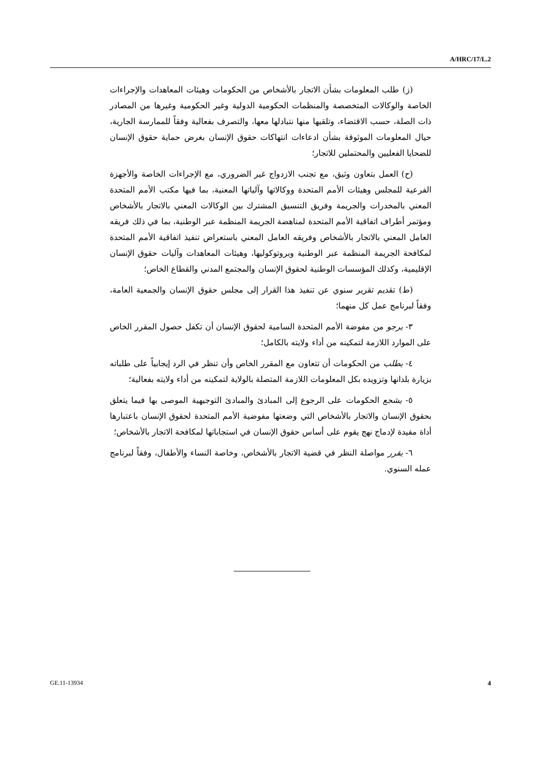A/HRC/17/L.2
(ز) طلب المعلومات بشأن الاتجار بالأشخاص من الحكومات وهيئات المعاهدات والإجراءات الخاصة والوكالات المتخصصة والمنظمات الحكومية الدولية وغير الحكومية وغيرها من المصادر ذات الصلة، حسب الاقتضاء، وتلقيها منها نتبادلها معها، والتصرف بفعالية وفقاً للممارسة الجارية، حيال المعلومات الموثوقة بشأن ادعاءات انتهاكات حقوق الإنسان بغرض حماية حقوق الإنسان للضحايا الفعليين والمحتملين للاتجار؛
(ح) العمل بتعاون وثيق، مع تجنب الازدواج غير الضروري، مع الإجراءات الخاصة والأجهزة الفرعية للمجلس وهيئات الأمم المتحدة ووكالاتها وآلياتها المعنية، بما فيها مكتب الأمم المتحدة المعني بالمخدرات والجريمة وفريق التنسيق المشترك بين الوكالات المعني بالاتجار بالأشخاص ومؤتمر أطراف اتفاقية الأمم المتحدة لمناهضة الجريمة المنظمة عبر الوطنية، بما في ذلك فريقه العامل المعني بالاتجار بالأشخاص وفريقه العامل المعني باستعراض تنفيذ اتفاقية الأمم المتحدة لمكافحة الجريمة المنظمة عبر الوطنية وبروتوكوليها، وهيئات المعاهدات وآليات حقوق الإنسان الإقليمية، وكذلك المؤسسات الوطنية لحقوق الإنسان والمجتمع المدني والقطاع الخاص؛
(ط) تقديم تقرير سنوي عن تنفيذ هذا القرار إلى مجلس حقوق الإنسان والجمعية العامة، وفقاً لبرنامج عمل كل منهما؛
٣- يرجو من مفوضة الأمم المتحدة السامية لحقوق الإنسان أن تكفل حصول المقرر الخاص على الموارد اللازمة لتمكينه من أداء ولايته بالكامل؛
٤- يطلب من الحكومات أن تتعاون مع المقرر الخاص وأن تنظر في الرد إيجابياً على طلباته بزيارة بلدانها وتزويده بكل المعلومات اللازمة المتصلة بالولاية لتمكينه من أداء ولايته بفعالية؛
٥- يشجع الحكومات على الرجوع إلى المبادئ والمبادئ التوجيهية الموصى بها فيما يتعلق بحقوق الإنسان والاتجار بالأشخاص التي وضعتها مفوضية الأمم المتحدة لحقوق الإنسان باعتبارها أداة مفيدة لإدماج نهج يقوم على أساس حقوق الإنسان في استجاباتها لمكافحة الاتجار بالأشخاص؛
٦- يقرر مواصلة النظر في قضية الاتجار بالأشخاص، وخاصة النساء والأطفال، وفقاً لبرنامج عمله السنوي.
GE.11-13934 4